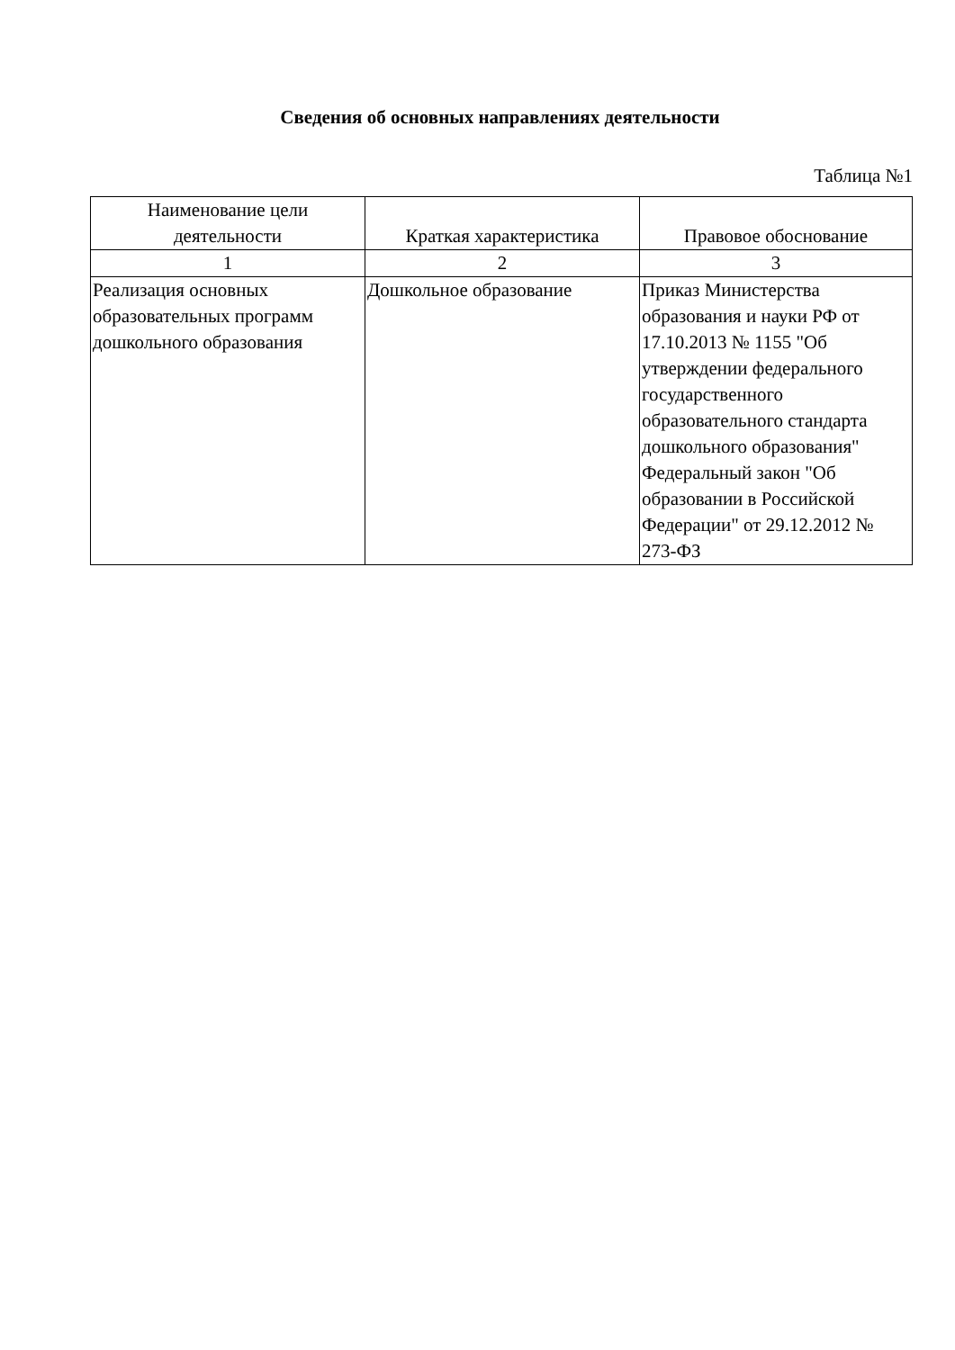Сведения об основных направлениях деятельности
Таблица №1
| Наименование цели деятельности | Краткая характеристика | Правовое обоснование |
| --- | --- | --- |
| 1 | 2 | 3 |
| Реализация основных образовательных программ дошкольного образования | Дошкольное образование | Приказ Министерства образования и науки РФ от 17.10.2013 № 1155 "Об утверждении федерального государственного образовательного стандарта дошкольного образования" Федеральный закон "Об образовании в Российской Федерации" от 29.12.2012 № 273-ФЗ |